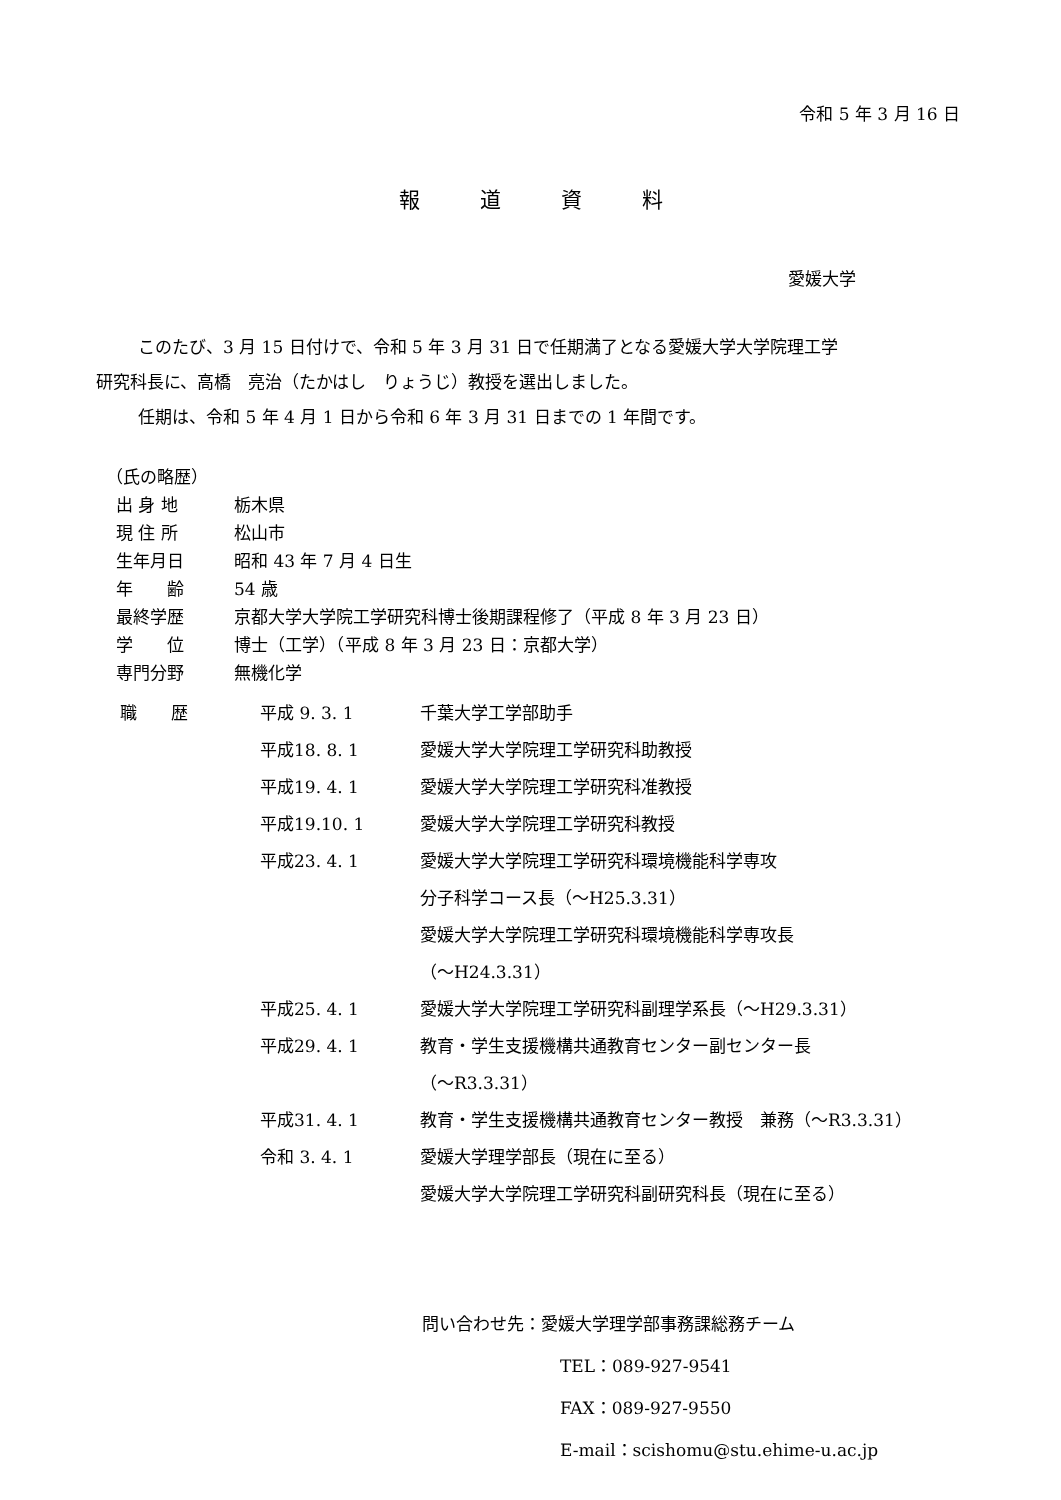令和 5 年 3 月 16 日
報道資料
愛媛大学
このたび、3 月 15 日付けで、令和 5 年 3 月 31 日で任期満了となる愛媛大学大学院理工学
研究科長に、高橋　亮治（たかはし　りょうじ）教授を選出しました。
任期は、令和 5 年 4 月 1 日から令和 6 年 3 月 31 日までの 1 年間です。
（氏の略歴）
出 身 地 栃木県
現 住 所 松山市
生年月日 昭和 43 年 7 月 4 日生
年　　齢 54 歳
最終学歴 京都大学大学院工学研究科博士後期課程修了（平成 8 年 3 月 23 日）
学　　位 博士（工学）（平成 8 年 3 月 23 日：京都大学）
専門分野 無機化学
| 職 歴 | 平成 9. 3. 1 | 千葉大学工学部助手 |
| | 平成18. 8. 1 | 愛媛大学大学院理工学研究科助教授 |
| | 平成19. 4. 1 | 愛媛大学大学院理工学研究科准教授 |
| | 平成19.10. 1 | 愛媛大学大学院理工学研究科教授 |
| | 平成23. 4. 1 | 愛媛大学大学院理工学研究科環境機能科学専攻 分子科学コース長（～H25.3.31） 愛媛大学大学院理工学研究科環境機能科学専攻長 （～H24.3.31） |
| | 平成25. 4. 1 | 愛媛大学大学院理工学研究科副理学系長（～H29.3.31） |
| | 平成29. 4. 1 | 教育・学生支援機構共通教育センター副センター長 （～R3.3.31） |
| | 平成31. 4. 1 | 教育・学生支援機構共通教育センター教授 兼務（～R3.3.31） |
| | 令和 3. 4. 1 | 愛媛大学理学部長（現在に至る） 愛媛大学大学院理工学研究科副研究科長（現在に至る） |
問い合わせ先：愛媛大学理学部事務課総務チーム
TEL：089-927-9541
FAX：089-927-9550
E-mail：scishomu@stu.ehime-u.ac.jp